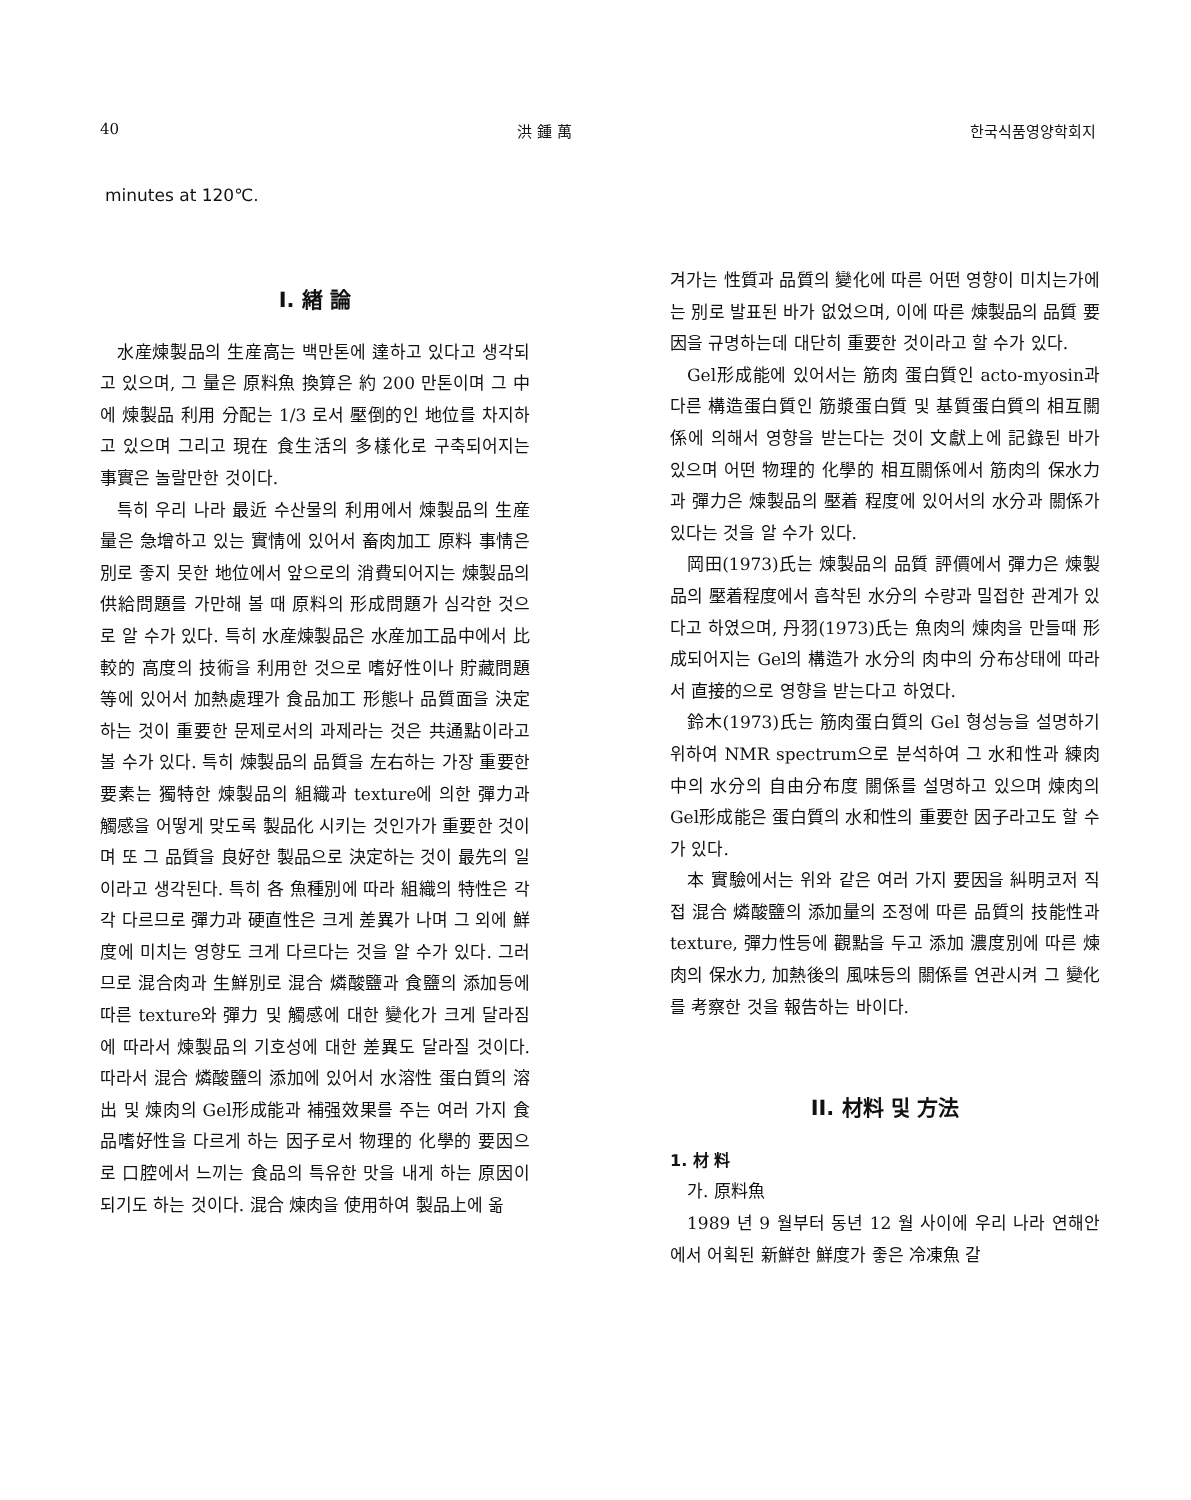40 洪 鍾 萬 한국식품영양학회지
minutes at 120℃.
I. 緖 論
水産煉製品의 生産高는 백만톤에 達하고 있다고 생각되고 있으며, 그 量은 原料魚 換算은 約 200 만톤이며 그 中에 煉製品 利用 分配는 1/3 로서 壓倒的인 地位를 차지하고 있으며 그리고 現在 食生活의 多樣化로 구축되어지는 事實은 놀랄만한 것이다.
특히 우리 나라 最近 수산물의 利用에서 煉製品의 生産量은 急增하고 있는 實情에 있어서 畜肉加工 原料 事情은 別로 좋지 못한 地位에서 앞으로의 消費되어지는 煉製品의 供給問題를 가만해 볼 때 原料의 形成問題가 심각한 것으로 알 수가 있다. 특히 水産煉製品은 水産加工品中에서 比較的 高度의 技術을 利用한 것으로 嗜好性이나 貯藏問題 等에 있어서 加熱處理가 食品加工 形態나 品質面을 決定하는 것이 重要한 문제로서의 과제라는 것은 共通點이라고 볼 수가 있다. 특히 煉製品의 品質을 左右하는 가장 重要한 要素는 獨特한 煉製品의 組織과 texture에 의한 彈力과 觸感을 어떻게 맞도록 製品化 시키는 것인가가 重要한 것이며 또 그 品質을 良好한 製品으로 決定하는 것이 最先의 일이라고 생각된다. 특히 各 魚種別에 따라 組織의 特性은 각각 다르므로 彈力과 硬直性은 크게 差異가 나며 그 외에 鮮度에 미치는 영향도 크게 다르다는 것을 알 수가 있다. 그러므로 混合肉과 生鮮別로 混合 燐酸鹽과 食鹽의 添加등에 따른 texture와 彈力 및 觸感에 대한 變化가 크게 달라짐에 따라서 煉製品의 기호성에 대한 差異도 달라질 것이다. 따라서 混合 燐酸鹽의 添加에 있어서 水溶性 蛋白質의 溶出 및 煉肉의 Gel形成能과 補强效果를 주는 여러 가지 食品嗜好性을 다르게 하는 因子로서 物理的 化學的 要因으로 口腔에서 느끼는 食品의 특유한 맛을 내게 하는 原因이 되기도 하는 것이다. 混合 煉肉을 使用하여 製品上에 옮
겨가는 性質과 品質의 變化에 따른 어떤 영향이 미치는가에는 別로 발표된 바가 없었으며, 이에 따른 煉製品의 品質 要因을 규명하는데 대단히 重要한 것이라고 할 수가 있다.
Gel形成能에 있어서는 筋肉 蛋白質인 acto-myosin과 다른 構造蛋白質인 筋漿蛋白質 및 基質蛋白質의 相互關係에 의해서 영향을 받는다는 것이 文獻上에 記錄된 바가 있으며 어떤 物理的 化學的 相互關係에서 筋肉의 保水力과 彈力은 煉製品의 壓着 程度에 있어서의 水分과 關係가 있다는 것을 알 수가 있다.
岡田(1973)氏는 煉製品의 品質 評價에서 彈力은 煉製品의 壓着程度에서 흡착된 水分의 수량과 밀접한 관계가 있다고 하였으며, 丹羽(1973)氏는 魚肉의 煉肉을 만들때 形成되어지는 Gel의 構造가 水分의 肉中의 分布상태에 따라서 直接的으로 영향을 받는다고 하였다.
鈴木(1973)氏는 筋肉蛋白質의 Gel 형성능을 설명하기 위하여 NMR spectrum으로 분석하여 그 水和性과 練肉中의 水分의 自由分布度 關係를 설명하고 있으며 煉肉의 Gel形成能은 蛋白質의 水和性의 重要한 因子라고도 할 수가 있다.
本 實驗에서는 위와 같은 여러 가지 要因을 糾明코저 직접 混合 燐酸鹽의 添加量의 조정에 따른 品質의 技能性과 texture, 彈力性등에 觀點을 두고 添加 濃度別에 따른 煉肉의 保水力, 加熱後의 風味등의 關係를 연관시켜 그 變化를 考察한 것을 報告하는 바이다.
II. 材料 및 方法
1. 材 料
가. 原料魚
1989 년 9 월부터 동년 12 월 사이에 우리 나라 연해안에서 어획된 新鮮한 鮮度가 좋은 冷凍魚 갈